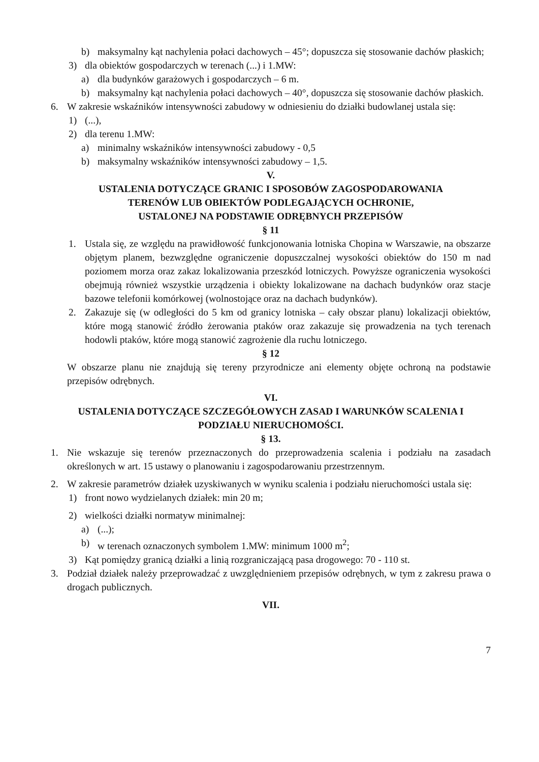b) maksymalny kąt nachylenia połaci dachowych – 45°; dopuszcza się stosowanie dachów płaskich;
3) dla obiektów gospodarczych w terenach (...) i 1.MW:
a) dla budynków garażowych i gospodarczych – 6 m.
b) maksymalny kąt nachylenia połaci dachowych – 40°, dopuszcza się stosowanie dachów płaskich.
6. W zakresie wskaźników intensywności zabudowy w odniesieniu do działki budowlanej ustala się:
1) (...),
2) dla terenu 1.MW:
a) minimalny wskaźników intensywności zabudowy - 0,5
b) maksymalny wskaźników intensywności zabudowy – 1,5.
V.
USTALENIA DOTYCZĄCE GRANIC I SPOSOBÓW ZAGOSPODAROWANIA
TERENÓW LUB OBIEKTÓW PODLEGAJĄCYCH OCHRONIE,
USTALONEJ NA PODSTAWIE ODRĘBNYCH PRZEPISÓW
§ 11
1. Ustala się, ze względu na prawidłowość funkcjonowania lotniska Chopina w Warszawie, na obszarze objętym planem, bezwzględne ograniczenie dopuszczalnej wysokości obiektów do 150 m nad poziomem morza oraz zakaz lokalizowania przeszkód lotniczych. Powyższe ograniczenia wysokości obejmują również wszystkie urządzenia i obiekty lokalizowane na dachach budynków oraz stacje bazowe telefonii komórkowej (wolnostojące oraz na dachach budynków).
2. Zakazuje się (w odległości do 5 km od granicy lotniska – cały obszar planu) lokalizacji obiektów, które mogą stanowić źródło żerowania ptaków oraz zakazuje się prowadzenia na tych terenach hodowli ptaków, które mogą stanowić zagrożenie dla ruchu lotniczego.
§ 12
W obszarze planu nie znajdują się tereny przyrodnicze ani elementy objęte ochroną na podstawie przepisów odrębnych.
VI.
USTALENIA DOTYCZĄCE SZCZEGÓŁOWYCH ZASAD I WARUNKÓW SCALENIA I
PODZIAŁU NIERUCHOMOŚCI.
§ 13.
1. Nie wskazuje się terenów przeznaczonych do przeprowadzenia scalenia i podziału na zasadach określonych w art. 15 ustawy o planowaniu i zagospodarowaniu przestrzennym.
2. W zakresie parametrów działek uzyskiwanych w wyniku scalenia i podziału nieruchomości ustala się:
1) front nowo wydzielanych działek: min 20 m;
2) wielkości działki normatyw minimalnej:
a) (...);
b) w terenach oznaczonych symbolem 1.MW: minimum 1000 m<sup>2</sup>;
3) Kąt pomiędzy granicą działki a linią rozgraniczającą pasa drogowego: 70 - 110 st.
3. Podział działek należy przeprowadzać z uwzględnieniem przepisów odrębnych, w tym z zakresu prawa o drogach publicznych.
VII.
7